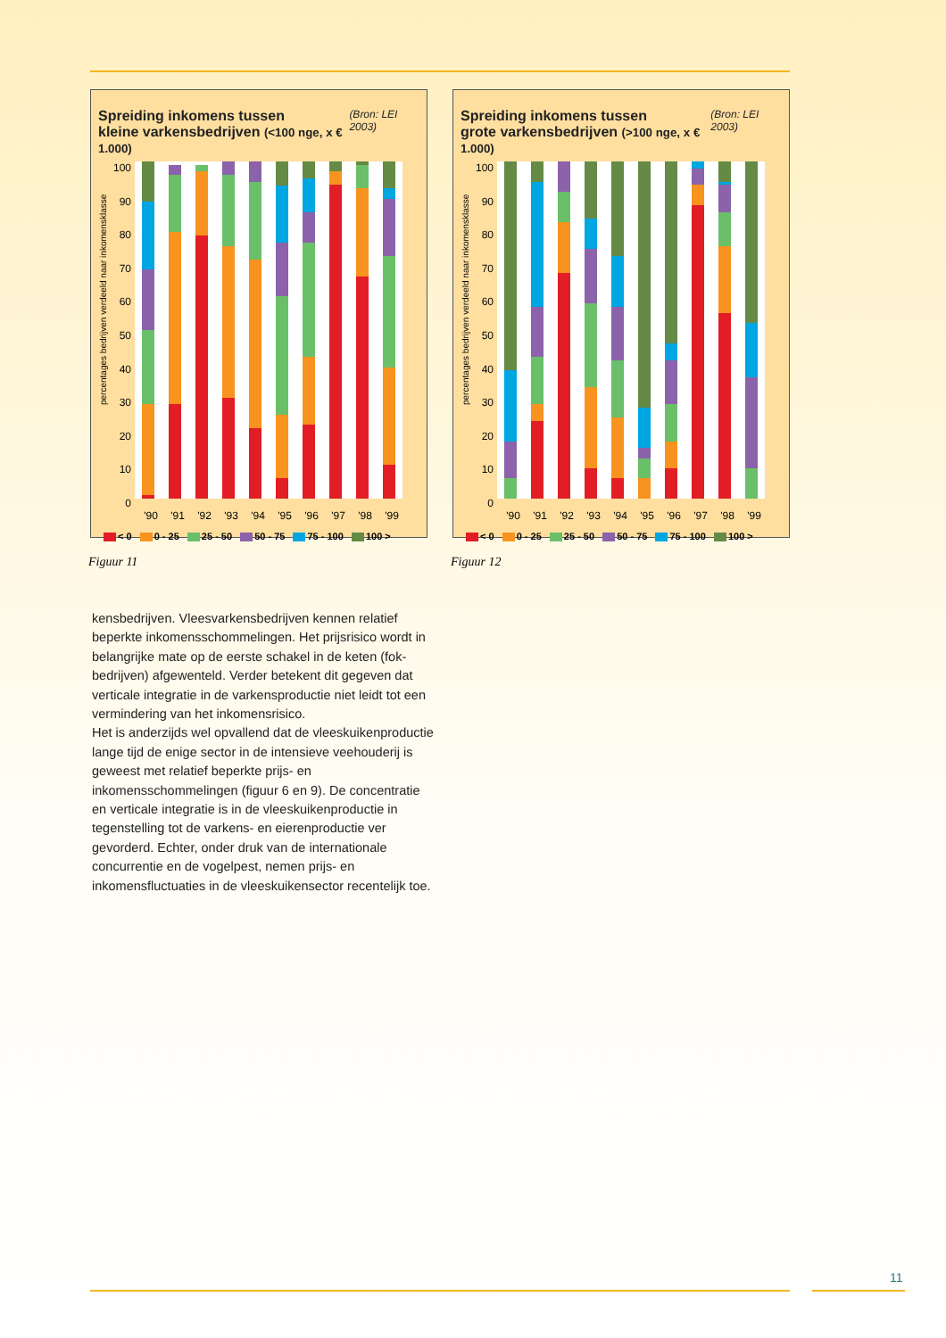Spreiding inkomens tussen
kleine varkensbedrijven (<100 nge, x € 1.000) (Bron: LEI 2003)
percentages bedrijven verdeeld naar inkomensklasse
100
90
80
70
60
50
40
30
20
10
0
'90 '91 '92 '93 '94 '95 '96 '97 '98 '99
< 0 0 - 25 25 - 50 50 - 75 75 - 100 100 >
Spreiding inkomens tussen
grote varkensbedrijven (>100 nge, x € 1.000) (Bron: LEI 2003)
percentages bedrijven verdeeld naar inkomensklasse
100
90
80
70
60
50
40
30
20
10
0
'90 '91 '92 '93 '94 '95 '96 '97 '98 '99
< 0 0 - 25 25 - 50 50 - 75 75 - 100 100 >
Figuur 11 Figuur 12
kensbedrijven. Vleesvarkensbedrijven kennen relatief beperkte inkomensschommelingen. Het prijsrisico wordt in belangrijke mate op de eerste schakel in de keten (fok-bedrijven) afgewenteld. Verder betekent dit gegeven dat verticale integratie in de varkensproductie niet leidt tot een vermindering van het inkomensrisico.
Het is anderzijds wel opvallend dat de vleeskuikenproductie lange tijd de enige sector in de intensieve veehouderij is geweest met relatief beperkte prijs- en inkomensschommelingen (figuur 6 en 9). De concentratie en verticale integratie is in de vleeskuikenproductie in tegenstelling tot de varkens- en eierenproductie ver gevorderd. Echter, onder druk van de internationale concurrentie en de vogelpest, nemen prijs- en inkomensfluctuaties in de vleeskuikensector recentelijk toe.
11